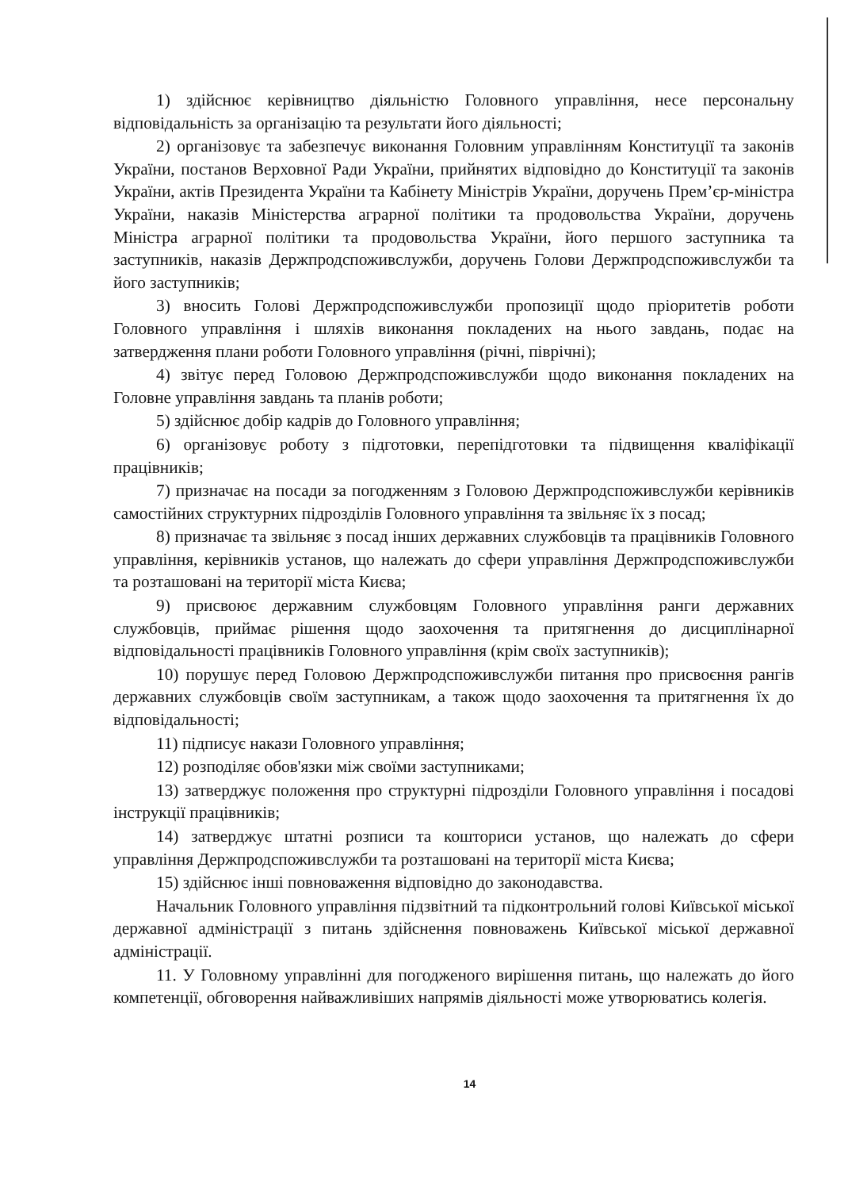1) здійснює керівництво діяльністю Головного управління, несе персональну відповідальність за організацію та результати його діяльності;
2) організовує та забезпечує виконання Головним управлінням Конституції та законів України, постанов Верховної Ради України, прийнятих відповідно до Конституції та законів України, актів Президента України та Кабінету Міністрів України, доручень Прем’єр-міністра України, наказів Міністерства аграрної політики та продовольства України, доручень Міністра аграрної політики та продовольства України, його першого заступника та заступників, наказів Держпродспоживслужби, доручень Голови Держпродспоживслужби та його заступників;
3) вносить Голові Держпродспоживслужби пропозиції щодо пріоритетів роботи Головного управління і шляхів виконання покладених на нього завдань, подає на затвердження плани роботи Головного управління (річні, піврічні);
4) звітує перед Головою Держпродспоживслужби щодо виконання покладених на Головне управління завдань та планів роботи;
5) здійснює добір кадрів до Головного управління;
6) організовує роботу з підготовки, перепідготовки та підвищення кваліфікації працівників;
7) призначає на посади за погодженням з Головою Держпродспоживслужби керівників самостійних структурних підрозділів Головного управління та звільняє їх з посад;
8) призначає та звільняє з посад інших державних службовців та працівників Головного управління, керівників установ, що належать до сфери управління Держпродспоживслужби та розташовані на території міста Києва;
9) присвоює державним службовцям Головного управління ранги державних службовців, приймає рішення щодо заохочення та притягнення до дисциплінарної відповідальності працівників Головного управління (крім своїх заступників);
10) порушує перед Головою Держпродспоживслужби питання про присвоєння рангів державних службовців своїм заступникам, а також щодо заохочення та притягнення їх до відповідальності;
11) підписує накази Головного управління;
12) розподіляє обов'язки між своїми заступниками;
13) затверджує положення про структурні підрозділи Головного управління і посадові інструкції працівників;
14) затверджує штатні розписи та кошториси установ, що належать до сфери управління Держпродспоживслужби та розташовані на території міста Києва;
15) здійснює інші повноваження відповідно до законодавства.
Начальник Головного управління підзвітний та підконтрольний голові Київської міської державної адміністрації з питань здійснення повноважень Київської міської державної адміністрації.
11. У Головному управлінні для погодженого вирішення питань, що належать до його компетенції, обговорення найважливіших напрямів діяльності може утворюватись колегія.
14